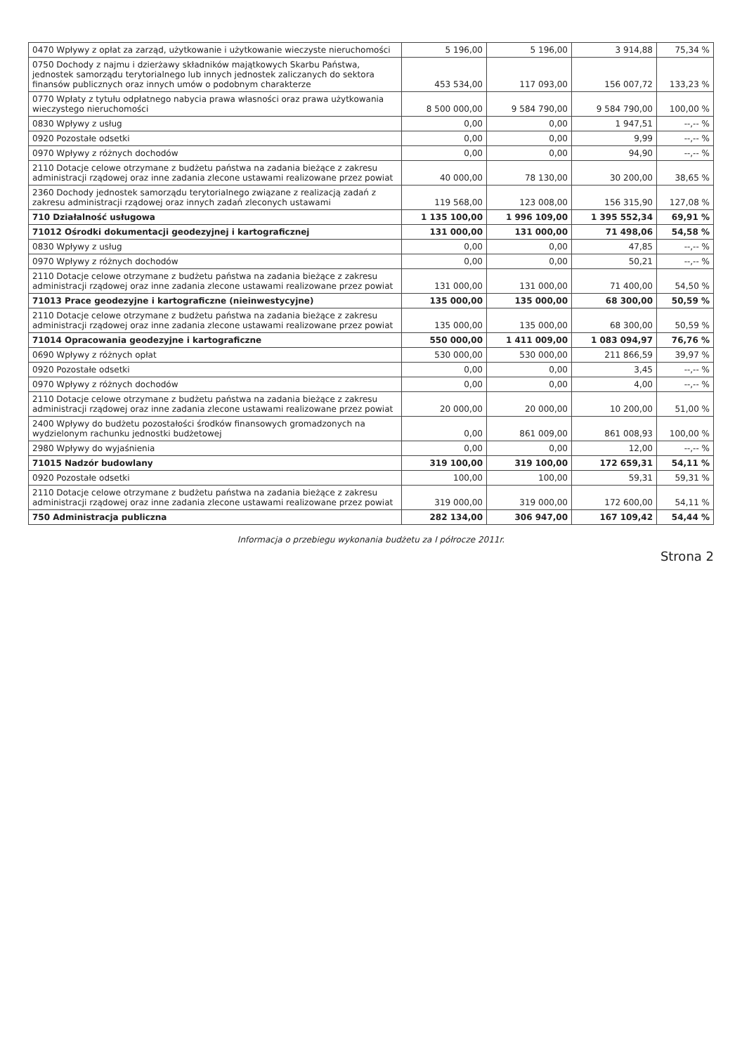| 0470 Wpływy z opłat za zarząd, użytkowanie i użytkowanie wieczyste nieruchomości | 5 196,00 | 5 196,00 | 3 914,88 | 75,34 % |
| 0750 Dochody z najmu i dzierżawy składników majątkowych Skarbu Państwa, jednostek samorządu terytorialnego lub innych jednostek zaliczanych do sektora finansów publicznych oraz innych umów o podobnym charakterze | 453 534,00 | 117 093,00 | 156 007,72 | 133,23 % |
| 0770 Wpłaty z tytułu odpłatnego nabycia prawa własności oraz prawa użytkowania wieczystego nieruchomości | 8 500 000,00 | 9 584 790,00 | 9 584 790,00 | 100,00 % |
| 0830 Wpływy z usług | 0,00 | 0,00 | 1 947,51 | --,-- % |
| 0920 Pozostałe odsetki | 0,00 | 0,00 | 9,99 | --,-- % |
| 0970 Wpływy z różnych dochodów | 0,00 | 0,00 | 94,90 | --,-- % |
| 2110 Dotacje celowe otrzymane z budżetu państwa na zadania bieżące z zakresu administracji rządowej oraz inne zadania zlecone ustawami realizowane przez powiat | 40 000,00 | 78 130,00 | 30 200,00 | 38,65 % |
| 2360 Dochody jednostek samorządu terytorialnego związane z realizacją zadań z zakresu administracji rządowej oraz innych zadań zleconych ustawami | 119 568,00 | 123 008,00 | 156 315,90 | 127,08 % |
| 710 Działalność usługowa | 1 135 100,00 | 1 996 109,00 | 1 395 552,34 | 69,91 % |
| 71012 Ośrodki dokumentacji geodezyjnej i kartograficznej | 131 000,00 | 131 000,00 | 71 498,06 | 54,58 % |
| 0830 Wpływy z usług | 0,00 | 0,00 | 47,85 | --,-- % |
| 0970 Wpływy z różnych dochodów | 0,00 | 0,00 | 50,21 | --,-- % |
| 2110 Dotacje celowe otrzymane z budżetu państwa na zadania bieżące z zakresu administracji rządowej oraz inne zadania zlecone ustawami realizowane przez powiat | 131 000,00 | 131 000,00 | 71 400,00 | 54,50 % |
| 71013 Prace geodezyjne i kartograficzne (nieinwestycyjne) | 135 000,00 | 135 000,00 | 68 300,00 | 50,59 % |
| 2110 Dotacje celowe otrzymane z budżetu państwa na zadania bieżące z zakresu administracji rządowej oraz inne zadania zlecone ustawami realizowane przez powiat | 135 000,00 | 135 000,00 | 68 300,00 | 50,59 % |
| 71014 Opracowania geodezyjne i kartograficzne | 550 000,00 | 1 411 009,00 | 1 083 094,97 | 76,76 % |
| 0690 Wpływy z różnych opłat | 530 000,00 | 530 000,00 | 211 866,59 | 39,97 % |
| 0920 Pozostałe odsetki | 0,00 | 0,00 | 3,45 | --,-- % |
| 0970 Wpływy z różnych dochodów | 0,00 | 0,00 | 4,00 | --,-- % |
| 2110 Dotacje celowe otrzymane z budżetu państwa na zadania bieżące z zakresu administracji rządowej oraz inne zadania zlecone ustawami realizowane przez powiat | 20 000,00 | 20 000,00 | 10 200,00 | 51,00 % |
| 2400 Wpływy do budżetu pozostałości środków finansowych gromadzonych na wydzielonym rachunku jednostki budżetowej | 0,00 | 861 009,00 | 861 008,93 | 100,00 % |
| 2980 Wpływy do wyjaśnienia | 0,00 | 0,00 | 12,00 | --,-- % |
| 71015 Nadzór budowlany | 319 100,00 | 319 100,00 | 172 659,31 | 54,11 % |
| 0920 Pozostałe odsetki | 100,00 | 100,00 | 59,31 | 59,31 % |
| 2110 Dotacje celowe otrzymane z budżetu państwa na zadania bieżące z zakresu administracji rządowej oraz inne zadania zlecone ustawami realizowane przez powiat | 319 000,00 | 319 000,00 | 172 600,00 | 54,11 % |
| 750 Administracja publiczna | 282 134,00 | 306 947,00 | 167 109,42 | 54,44 % |
Informacja o przebiegu wykonania budżetu za I półrocze 2011r.
Strona 2